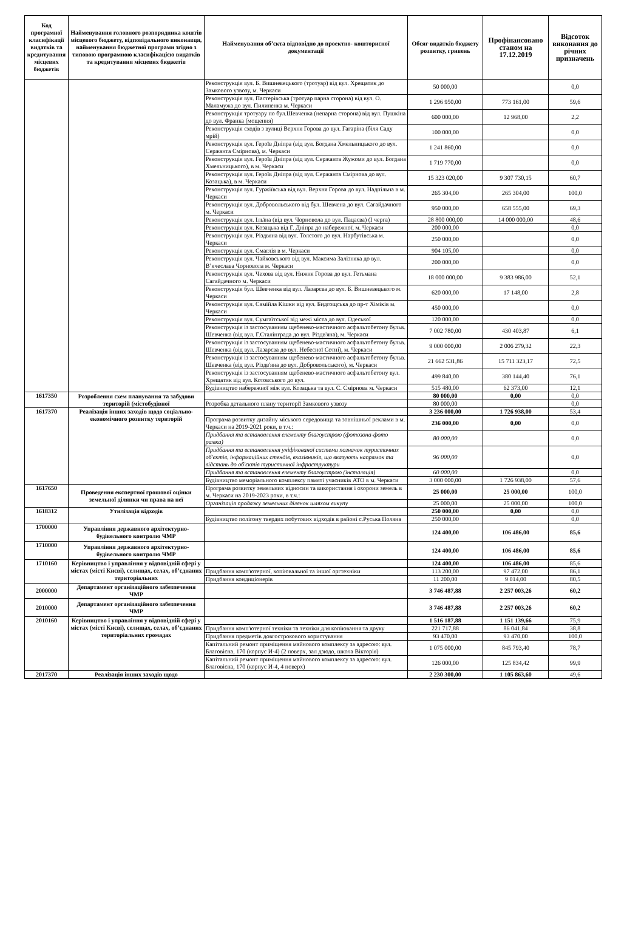| Код програмної класифікації видатків та кредитування місцевих бюджетів | Найменування головного розпорядника коштів місцевого бюджету, відповідального виконавця, найменування бюджетної програми згідно з типовою програмною класифікацією видатків та кредитування місцевих бюджетів | Найменування об’єкта відповідно до проектно- кошторисної документації | Обсяг видатків бюджету розвитку, гривень | Профінансовано станом на 17.12.2019 | Відсоток виконання до річних призначень |
| --- | --- | --- | --- | --- | --- |
| | | Реконструкція вул. Б. Вишневецького (тротуар) від вул. Хрещатик до Замкового узвозу, м. Черкаси | 50 000,00 | | 0,0 |
| | | Реконструкція вул. Пастерівська (тротуар парна сторона) від вул. О. Маламужа до вул. Пилипенка м. Черкаси | 1 296 950,00 | 773 161,00 | 59,6 |
| | | Реконструкція тротуару по бул.Шевченка (непарна сторона) від вул. Пушкіна до вул. Франка (мощення) | 600 000,00 | 12 968,00 | 2,2 |
| | | Реконструкція сходів з вулиці Верхня Горова до вул. Гагаріна (біля Саду мрій) | 100 000,00 | | 0,0 |
| | | Реконструкція вул. Героїв Дніпра (від вул. Богдана Хмельницького до вул. Сержанта Смірнова), м. Черкаси | 1 241 860,00 | | 0,0 |
| | | Реконструкція вул. Героїв Дніпра (від вул. Сержанта Жужоми до вул. Богдана Хмельницького), в м. Черкаси | 1 719 770,00 | | 0,0 |
| | | Реконструкція вул. Героїв Дніпра (від вул. Сержанта Смірнова до вул. Козацька), в м. Черкаси | 15 323 020,00 | 9 307 730,15 | 60,7 |
| | | Реконструкція вул. Гуржіївська від вул. Верхня Горова до вул. Надпільна в м. Черкаси | 265 304,00 | 265 304,00 | 100,0 |
| | | Реконструкція вул. Добровольського від бул. Шевчена до вул. Сагайдачного м. Черкаси | 950 000,00 | 658 555,00 | 69,3 |
| | | Реконструкція вул. Ільїна (від вул. Чорновола до вул. Пацаєва) (І черга) | 28 800 000,00 | 14 000 000,00 | 48,6 |
| | | Реконструкція вул. Козацька від Г. Дніпра до набережної, м. Черкаси | 200 000,00 | | 0,0 |
| | | Реконструкція вул. Різдвяна від вул. Толстого до вул. Нарбутівська м. Черкаси | 250 000,00 | | 0,0 |
| | | Реконструкція вул. Смаглія в м. Черкаси | 904 105,00 | | 0,0 |
| | | Реконструкція вул. Чайковського від вул. Максима Залізняка до вул. В’ячеслава Чорновола м. Черкаси | 200 000,00 | | 0,0 |
| | | Реконструкція вул. Чехова від вул. Нижня Горова до вул. Гетьмана Сагайдачного м. Черкаси | 18 000 000,00 | 9 383 986,00 | 52,1 |
| | | Реконструкція бул. Шевченка від вул. Лазарєва до вул. Б. Вишневецького м. Черкаси | 620 000,00 | 17 148,00 | 2,8 |
| | | Реконструкція вул. Самійла Кішки від вул. Бидгощська до пр-т Хіміків м. Черкаси | 450 000,00 | | 0,0 |
| | | Реконструкція вул. Сумгаїтської від межі міста до вул. Одеської | 120 000,00 | | 0,0 |
| | | Реконструкція із застосуванням щебенево-мастичного асфальтобетону бульв. Шевченка (від вул. Г.Сталінграда до вул. Різдв'яна), м. Черкаси | 7 002 780,00 | 430 403,87 | 6,1 |
| | | Реконструкція із застосуванням щебенево-мастичного асфальтобетону бульв. Шевченка (від вул. Лазарєва до вул. Небесної Сотні), м. Черкаси | 9 000 000,00 | 2 006 279,32 | 22,3 |
| | | Реконструкція із застосуванням щебенево-мастичного асфальтобетону бульв. Шевченка (від вул. Різдв'яна до вул. Добровольського), м. Черкаси | 21 662 531,86 | 15 711 323,17 | 72,5 |
| | | Реконструкція із застосуванням щебенево-мастичного асфальтобетону вул. Хрещатик від вул. Котовського до вул. | 499 840,00 | 380 144,40 | 76,1 |
| | | Будівництво набережної між вул. Козацька та вул. С. Смірнова м. Черкаси | 515 480,00 | 62 373,00 | 12,1 |
| 1617350 | Розроблення схем планування та забудови територій (містобудівної | | 80 000,00 | 0,00 | 0,0 |
| | | Розробка детального плану території Замкового узвозу | 80 000,00 | | 0,0 |
| 1617370 | Реалізація інших заходів щодо соціально-економічного розвитку територій | | 3 236 000,00 | 1 726 938,00 | 53,4 |
| | | Програма розвитку дизайну міського середовища та зовнішньої реклами в м. Черкаси на 2019-2021 роки, в т.ч.: | 236 000,00 | 0,00 | 0,0 |
| | | Придбання та встановлення елементу благоустрою (фотозона-фото рамка) | 80 000,00 | | 0,0 |
| | | Придбання та встановлення уніфікованої системи позначок туристичних об'єктів, інформаційних стендів, вказівників, що вказують напрямок та відстань до об'єктів туристичної інфраструктури | 96 000,00 | | 0,0 |
| | | Придбання та встановлення елементу благоустрою (інсталяція) | 60 000,00 | | 0,0 |
| | | Будівництво меморіального комплексу памяті учасників АТО в м. Черкаси | 3 000 000,00 | 1 726 938,00 | 57,6 |
| 1617650 | Проведення експертної грошової оцінки земельної ділянки чи права на неї | Програма розвитку земельних відносин та використання і охорони земель в м. Черкаси на 2019-2023 роки, в т.ч.: | 25 000,00 | 25 000,00 | 100,0 |
| | | Організація продажу земельних ділянок шляхом викупу | 25 000,00 | 25 000,00 | 100,0 |
| 1618312 | Утилізація відходів | | 250 000,00 | 0,00 | 0,0 |
| | | Будівництво полігону твердих побутових відходів в районі с.Руська Поляна | 250 000,00 | | 0,0 |
| 1700000 | Управління державного архітектурно-будівельного контролю ЧМР | | 124 400,00 | 106 486,00 | 85,6 |
| 1710000 | Управління державного архітектурно-будівельного контролю ЧМР | | 124 400,00 | 106 486,00 | 85,6 |
| 1710160 | Керівництво і управління у відповідній сфері у містах (місті Києві), селищах, селах, об’єднаних територіальних | | 124 400,00 | 106 486,00 | 85,6 |
| | | Придбання комп'ютерної, копіювальної та іншої оргтехніки | 113 200,00 | 97 472,00 | 86,1 |
| | | Придбання кондиціонерів | 11 200,00 | 9 014,00 | 80,5 |
| 2000000 | Департамент організаційного забезпечення ЧМР | | 3 746 487,88 | 2 257 003,26 | 60,2 |
| 2010000 | Департамент організаційного забезпечення ЧМР | | 3 746 487,88 | 2 257 003,26 | 60,2 |
| 2010160 | Керівництво і управління у відповідній сфері у містах (місті Києві), селищах, селах, об’єднаних територіальних громадах | | 1 516 187,88 | 1 151 139,66 | 75,9 |
| | | Придбання комп'ютерної техніки та техніки для копіювання та друку | 221 717,88 | 86 041,84 | 38,8 |
| | | Придбання предметів довгострокового користування | 93 470,00 | 93 470,00 | 100,0 |
| | | Капітальний ремонт приміщення майнового комплексу за адресою: вул. Благовісна, 170 (корпус И-4) (2 поверх, зал дзюдо, школа Вікторія) | 1 075 000,00 | 845 793,40 | 78,7 |
| | | Капітальний ремонт приміщення майнового комплексу за адресою: вул. Благовісна, 170 (корпус И-4, 4 поверх) | 126 000,00 | 125 834,42 | 99,9 |
| 2017370 | Реалізація інших заходів щодо | | 2 230 300,00 | 1 105 863,60 | 49,6 |